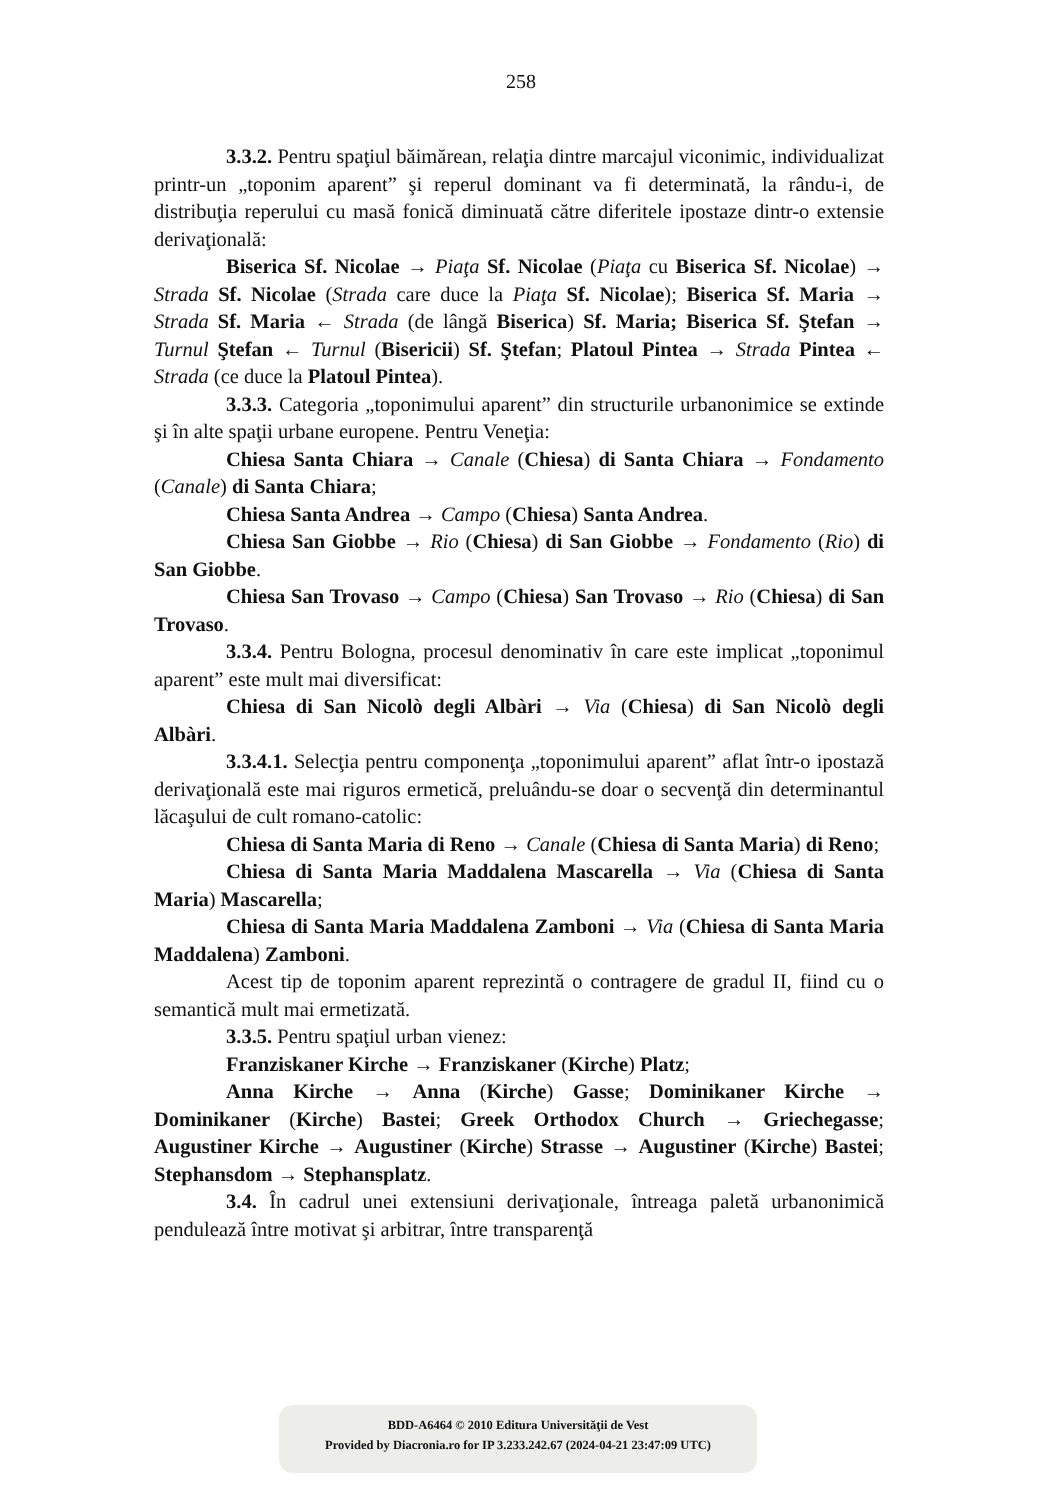258
3.3.2. Pentru spaţiul băimărean, relaţia dintre marcajul viconimic, individualizat printr-un „toponim aparent” şi reperul dominant va fi determinată, la rându-i, de distribuţia reperului cu masă fonică diminuată către diferitele ipostaze dintr-o extensie derivaţională:
Biserica Sf. Nicolae → Piaţa Sf. Nicolae (Piaţa cu Biserica Sf. Nicolae) → Strada Sf. Nicolae (Strada care duce la Piaţa Sf. Nicolae); Biserica Sf. Maria → Strada Sf. Maria ← Strada (de lângă Biserica) Sf. Maria; Biserica Sf. Ştefan → Turnul Ştefan ← Turnul (Bisericii) Sf. Ştefan; Platoul Pintea → Strada Pintea ← Strada (ce duce la Platoul Pintea).
3.3.3. Categoria „toponimului aparent” din structurile urbanonimice se extinde şi în alte spaţii urbane europene. Pentru Veneţia:
Chiesa Santa Chiara → Canale (Chiesa) di Santa Chiara → Fondamento (Canale) di Santa Chiara;
Chiesa Santa Andrea → Campo (Chiesa) Santa Andrea.
Chiesa San Giobbe → Rio (Chiesa) di San Giobbe → Fondamento (Rio) di San Giobbe.
Chiesa San Trovaso → Campo (Chiesa) San Trovaso → Rio (Chiesa) di San Trovaso.
3.3.4. Pentru Bologna, procesul denominativ în care este implicat „toponimul aparent” este mult mai diversificat:
Chiesa di San Nicolò degli Albàri → Via (Chiesa) di San Nicolò degli Albàri.
3.3.4.1. Selecţia pentru componenţa „toponimului aparent” aflat într-o ipostază derivaţională este mai riguros ermetică, preluându-se doar o secvenţă din determinantul lăcaşului de cult romano-catolic:
Chiesa di Santa Maria di Reno → Canale (Chiesa di Santa Maria) di Reno;
Chiesa di Santa Maria Maddalena Mascarella → Via (Chiesa di Santa Maria) Mascarella;
Chiesa di Santa Maria Maddalena Zamboni → Via (Chiesa di Santa Maria Maddalena) Zamboni.
Acest tip de toponim aparent reprezintă o contragere de gradul II, fiind cu o semantică mult mai ermetizată.
3.3.5. Pentru spaţiul urban vienez:
Franziskaner Kirche → Franziskaner (Kirche) Platz;
Anna Kirche → Anna (Kirche) Gasse; Dominikaner Kirche → Dominikaner (Kirche) Bastei; Greek Orthodox Church → Griechegasse; Augustiner Kirche → Augustiner (Kirche) Strasse → Augustiner (Kirche) Bastei; Stephansdom → Stephansplatz.
3.4. În cadrul unei extensiuni derivaţionale, întreaga paletă urbanonimică pendulează între motivat şi arbitrar, între transparenţă
BDD-A6464 © 2010 Editura Universităţii de Vest
Provided by Diacronia.ro for IP 3.233.242.67 (2024-04-21 23:47:09 UTC)